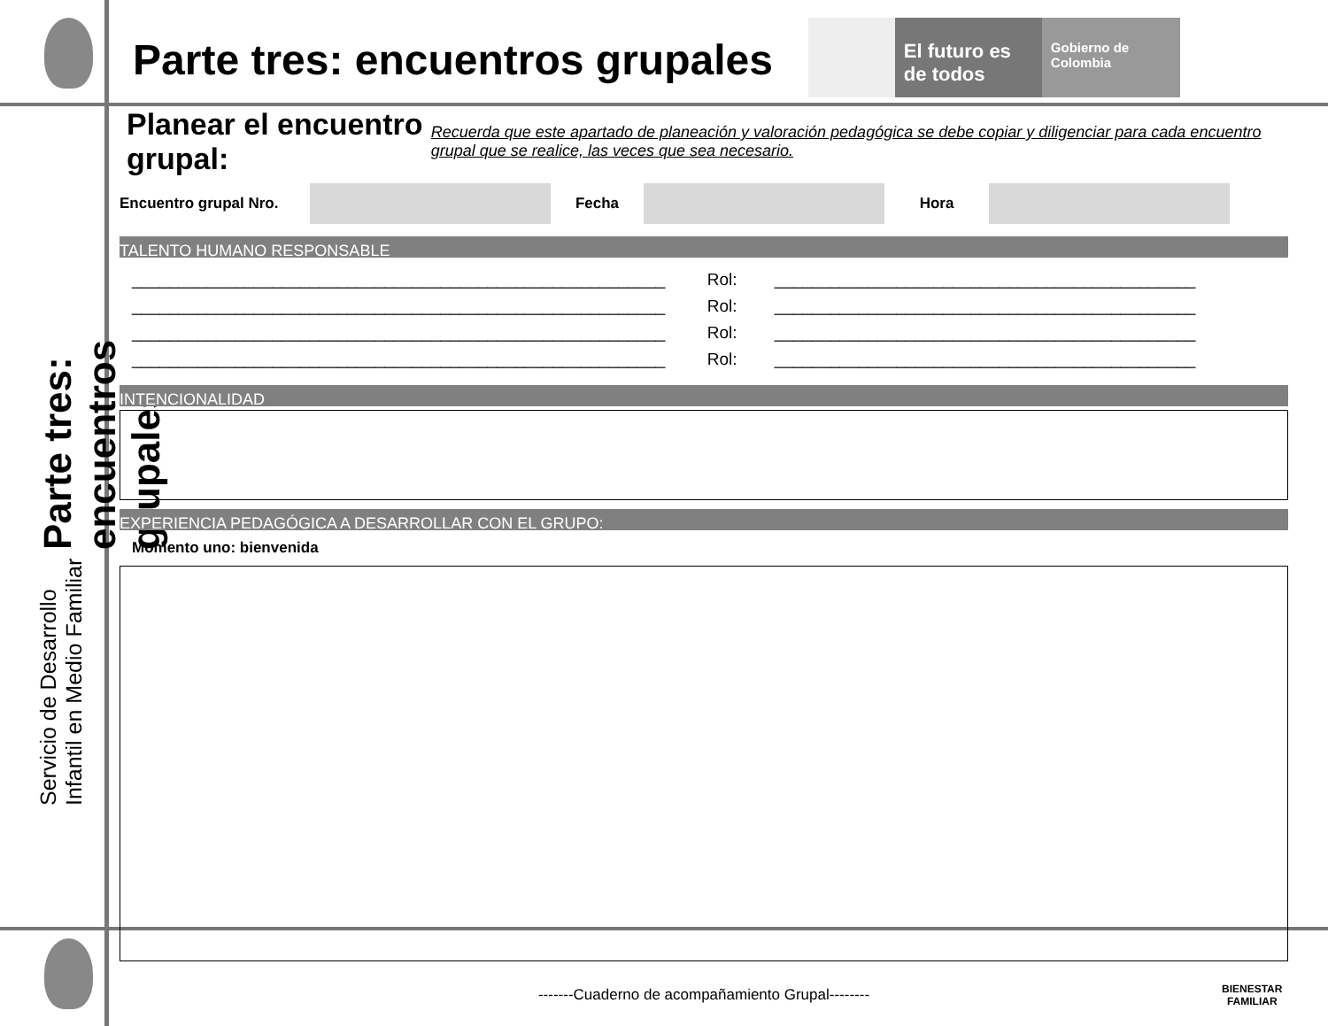Servicio de Desarrollo Infantil en Medio Familiar
Parte tres: encuentros grupales
El futuro es de todos
Gobierno de Colombia
Parte tres: encuentros grupales
Planear el encuentro grupal:
Recuerda que este apartado de planeación y valoración pedagógica se debe copiar y diligenciar para cada encuentro grupal que se realice, las veces que sea necesario.
Encuentro grupal Nro. Fecha Hora
TALENTO HUMANO RESPONSABLE
_________________________________________________________ Rol: _____________________________________________
_________________________________________________________ Rol: _____________________________________________
_________________________________________________________ Rol: _____________________________________________
_________________________________________________________ Rol: _____________________________________________
INTENCIONALIDAD
EXPERIENCIA PEDAGÓGICA A DESARROLLAR CON EL GRUPO:
Momento uno: bienvenida
-------Cuaderno de acompañamiento Grupal--------
BIENESTAR
FAMILIAR